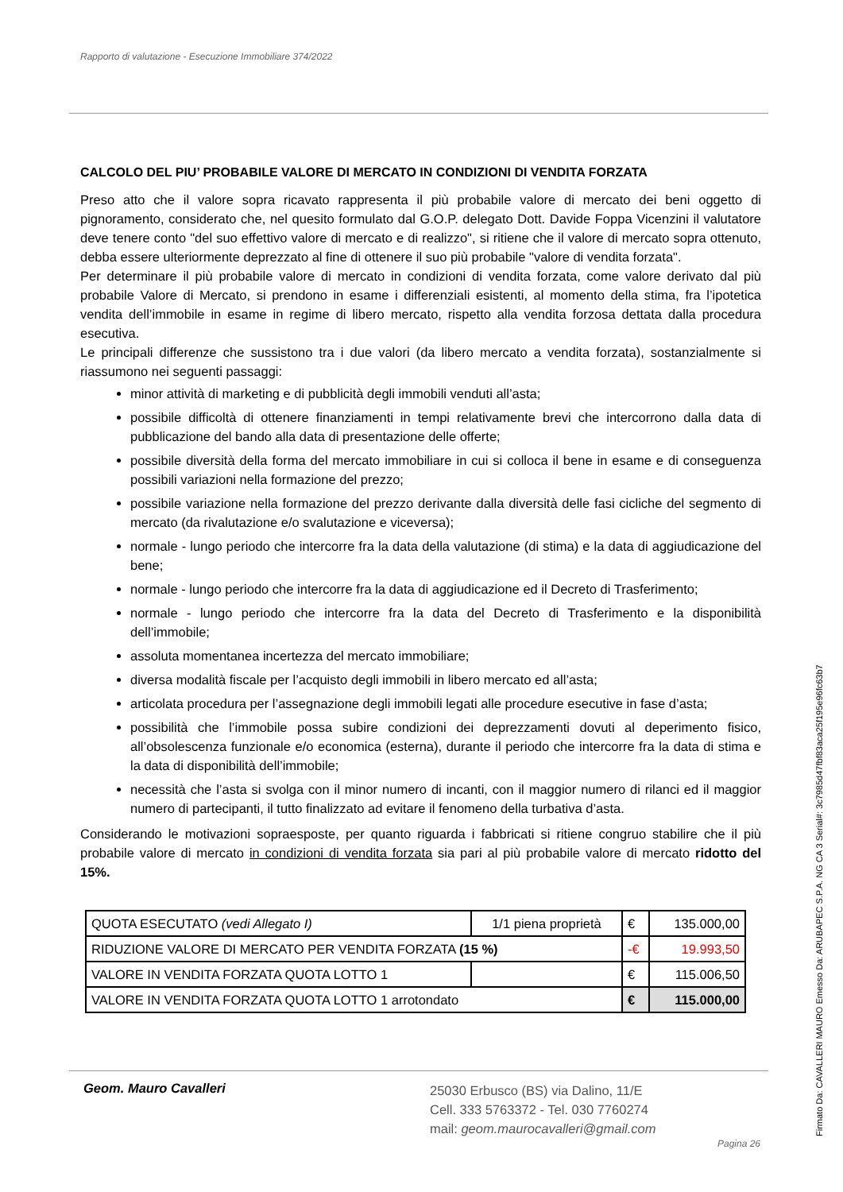Rapporto di valutazione - Esecuzione Immobiliare 374/2022
CALCOLO DEL PIU’ PROBABILE VALORE DI MERCATO IN CONDIZIONI DI VENDITA FORZATA
Preso atto che il valore sopra ricavato rappresenta il più probabile valore di mercato dei beni oggetto di pignoramento, considerato che, nel quesito formulato dal G.O.P. delegato Dott. Davide Foppa Vicenzini il valutatore deve tenere conto "del suo effettivo valore di mercato e di realizzo", si ritiene che il valore di mercato sopra ottenuto, debba essere ulteriormente deprezzato al fine di ottenere il suo più probabile "valore di vendita forzata".
Per determinare il più probabile valore di mercato in condizioni di vendita forzata, come valore derivato dal più probabile Valore di Mercato, si prendono in esame i differenziali esistenti, al momento della stima, fra l’ipotetica vendita dell’immobile in esame in regime di libero mercato, rispetto alla vendita forzosa dettata dalla procedura esecutiva.
Le principali differenze che sussistono tra i due valori (da libero mercato a vendita forzata), sostanzialmente si riassumono nei seguenti passaggi:
minor attività di marketing e di pubblicità degli immobili venduti all’asta;
possibile difficoltà di ottenere finanziamenti in tempi relativamente brevi che intercorrono dalla data di pubblicazione del bando alla data di presentazione delle offerte;
possibile diversità della forma del mercato immobiliare in cui si colloca il bene in esame e di conseguenza possibili variazioni nella formazione del prezzo;
possibile variazione nella formazione del prezzo derivante dalla diversità delle fasi cicliche del segmento di mercato (da rivalutazione e/o svalutazione e viceversa);
normale - lungo periodo che intercorre fra la data della valutazione (di stima) e la data di aggiudicazione del bene;
normale - lungo periodo che intercorre fra la data di aggiudicazione ed il Decreto di Trasferimento;
normale - lungo periodo che intercorre fra la data del Decreto di Trasferimento e la disponibilità dell’immobile;
assoluta momentanea incertezza del mercato immobiliare;
diversa modalità fiscale per l’acquisto degli immobili in libero mercato ed all’asta;
articolata procedura per l’assegnazione degli immobili legati alle procedure esecutive in fase d’asta;
possibilità che l’immobile possa subire condizioni dei deprezzamenti dovuti al deperimento fisico, all’obsolescenza funzionale e/o economica (esterna), durante il periodo che intercorre fra la data di stima e la data di disponibilità dell’immobile;
necessità che l’asta si svolga con il minor numero di incanti, con il maggior numero di rilanci ed il maggior numero di partecipanti, il tutto finalizzato ad evitare il fenomeno della turbativa d’asta.
Considerando le motivazioni sopraesposte, per quanto riguarda i fabbricati si ritiene congruo stabilire che il più probabile valore di mercato in condizioni di vendita forzata sia pari al più probabile valore di mercato ridotto del 15%.
| QUOTA ESECUTATO (vedi Allegato I) | 1/1 piena proprietà | € | 135.000,00 |
| RIDUZIONE VALORE DI MERCATO PER VENDITA FORZATA (15 %) | | -€ | 19.993,50 |
| VALORE IN VENDITA FORZATA QUOTA LOTTO 1 | | € | 115.006,50 |
| VALORE IN VENDITA FORZATA QUOTA LOTTO 1 arrotondato | | € | 115.000,00 |
Geom. Mauro Cavalleri
25030 Erbusco (BS) via Dalino, 11/E
Cell. 333 5763372 - Tel. 030 7760274
mail: geom.maurocavalleri@gmail.com
Pagina 26 Firmato Da: CAVALLERI MAURO Emesso Da: ARUBAPEC S.P.A. NG CA 3 Serial#: 3c7985d47fbf83aca25f195e96fc63b7